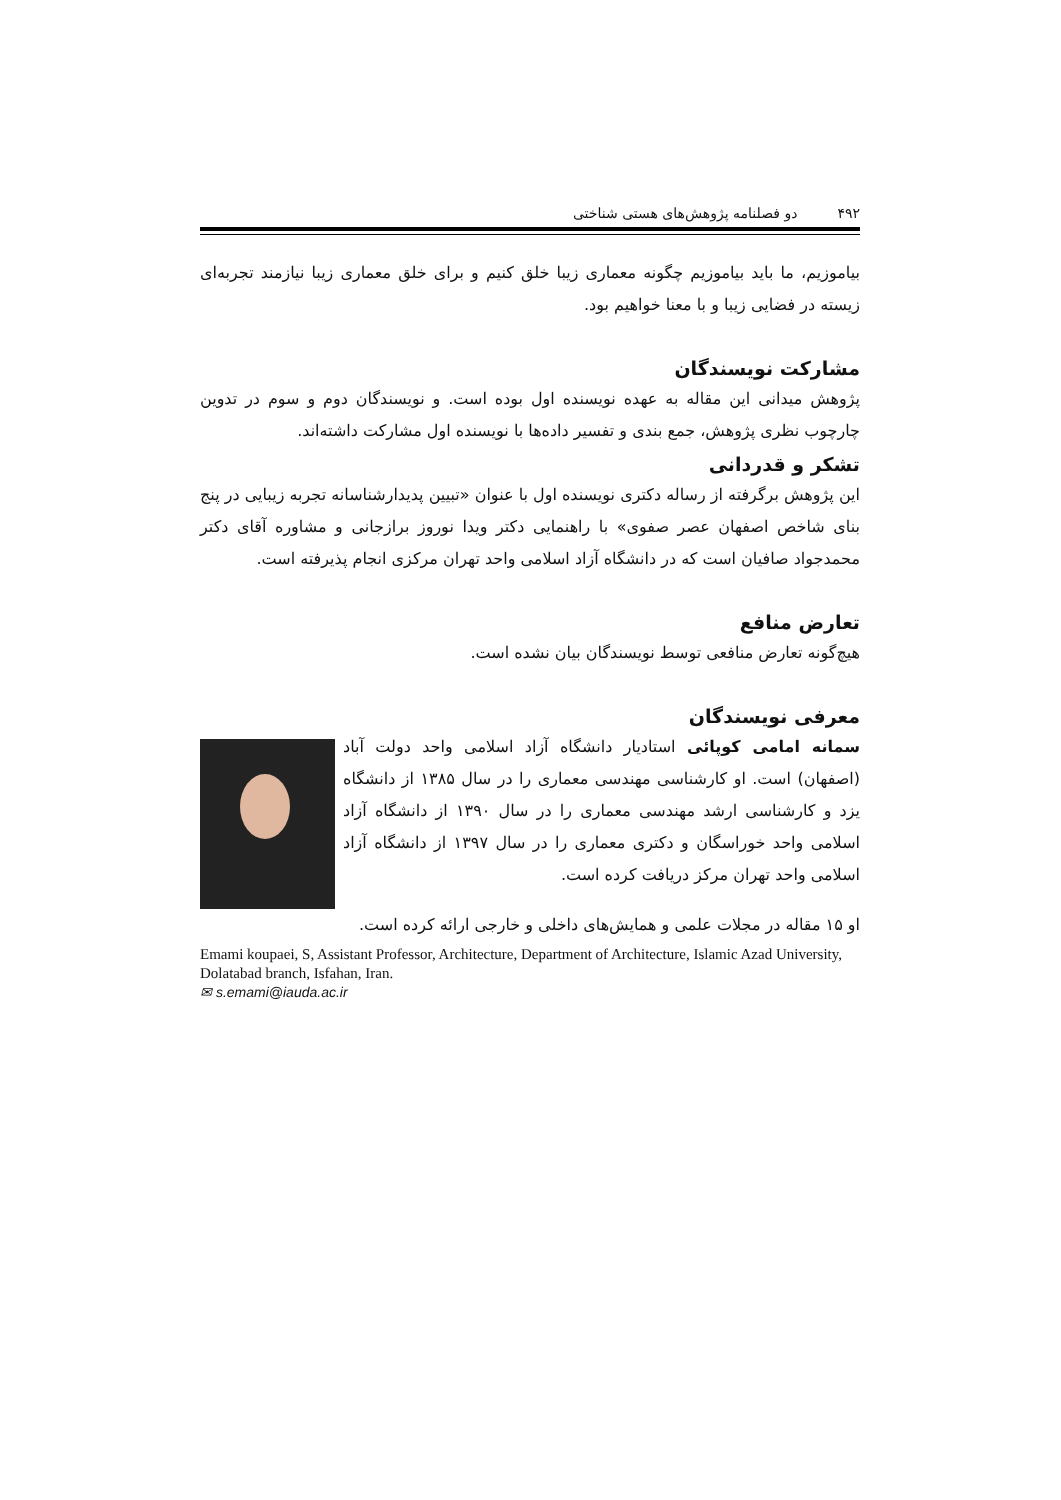۴۹۲ دو فصلنامه پژوهش‌های هستی شناختی
بیاموزیم، ما باید بیاموزیم چگونه معماری زیبا خلق کنیم و برای خلق معماری زیبا نیازمند تجربه‌ای زیسته در فضایی زیبا و با معنا خواهیم بود.
مشارکت نویسندگان
پژوهش میدانی این مقاله به عهده نویسنده اول بوده است. و نویسندگان دوم و سوم در تدوین چارچوب نظری پژوهش، جمع بندی و تفسیر داده‌ها با نویسنده اول مشارکت داشته‌اند.
تشکر و قدردانی
این پژوهش برگرفته از رساله دکتری نویسنده اول با عنوان «تبیین پدیدارشناسانه تجربه زیبایی در پنج بنای شاخص اصفهان عصر صفوی» با راهنمایی دکتر ویدا نوروز برازجانی و مشاوره آقای دکتر محمدجواد صافیان است که در دانشگاه آزاد اسلامی واحد تهران مرکزی انجام پذیرفته است.
تعارض منافع
هیچ‌گونه تعارض منافعی توسط نویسندگان بیان نشده است.
معرفی نویسندگان
سمانه امامی کوپائی استادیار دانشگاه آزاد اسلامی واحد دولت آباد (اصفهان) است. او کارشناسی مهندسی معماری را در سال ۱۳۸۵ از دانشگاه یزد و کارشناسی ارشد مهندسی معماری را در سال ۱۳۹۰ از دانشگاه آزاد اسلامی واحد خوراسگان و دکتری معماری را در سال ۱۳۹۷ از دانشگاه آزاد اسلامی واحد تهران مرکز دریافت کرده است.
او ۱۵ مقاله در مجلات علمی و همایش‌های داخلی و خارجی ارائه کرده است.
Emami koupaei, S, Assistant Professor, Architecture, Department of Architecture, Islamic Azad University, Dolatabad branch, Isfahan, Iran.
✉ s.emami@iauda.ac.ir